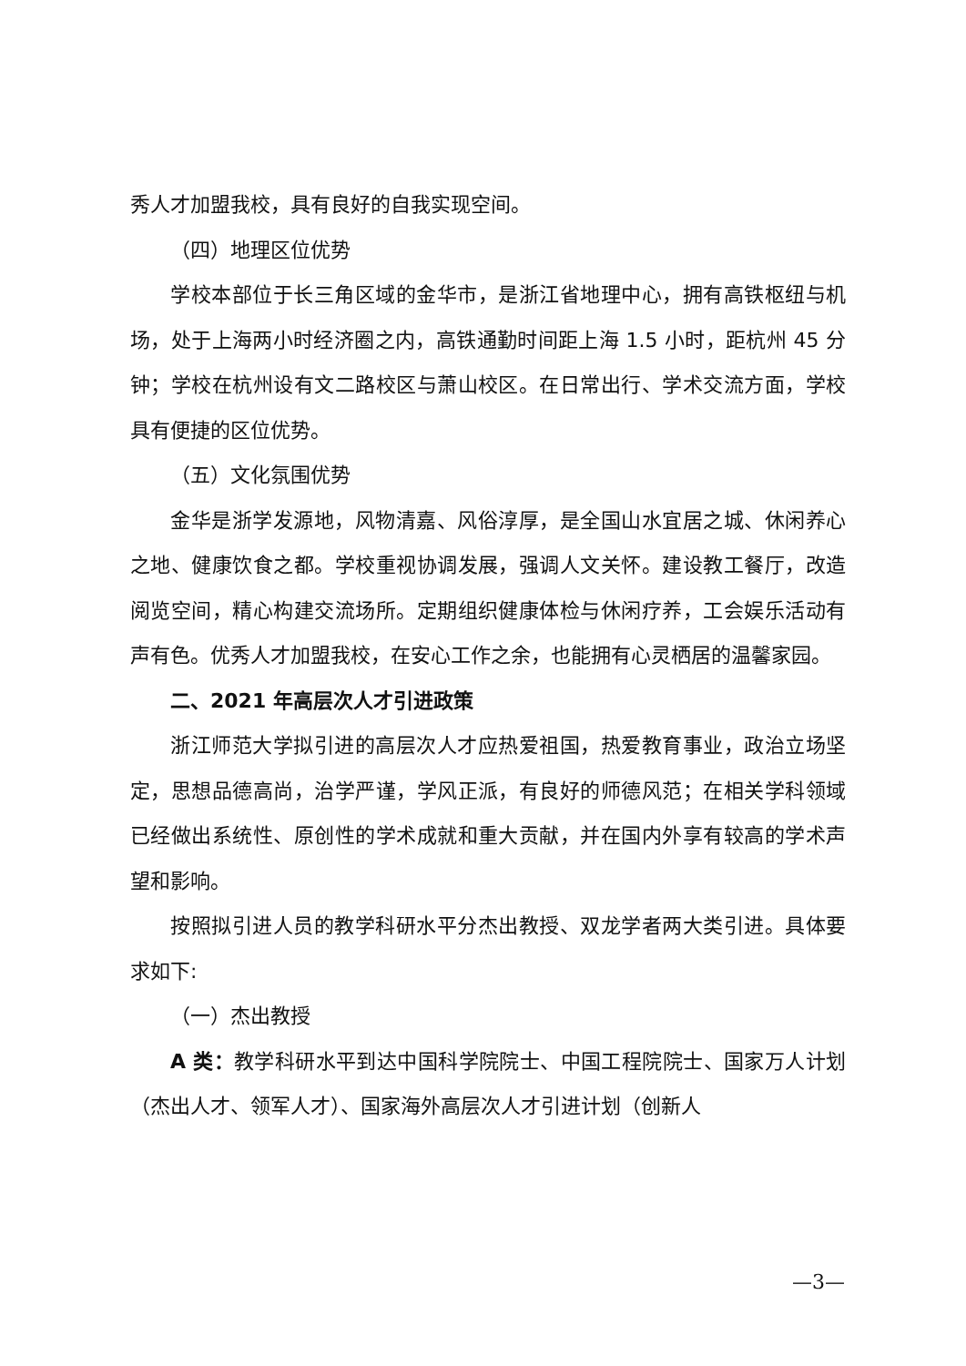秀人才加盟我校，具有良好的自我实现空间。
（四）地理区位优势
学校本部位于长三角区域的金华市，是浙江省地理中心，拥有高铁枢纽与机场，处于上海两小时经济圈之内，高铁通勤时间距上海 1.5 小时，距杭州 45 分钟；学校在杭州设有文二路校区与萧山校区。在日常出行、学术交流方面，学校具有便捷的区位优势。
（五）文化氛围优势
金华是浙学发源地，风物清嘉、风俗淳厚，是全国山水宜居之城、休闲养心之地、健康饮食之都。学校重视协调发展，强调人文关怀。建设教工餐厅，改造阅览空间，精心构建交流场所。定期组织健康体检与休闲疗养，工会娱乐活动有声有色。优秀人才加盟我校，在安心工作之余，也能拥有心灵栖居的温馨家园。
二、2021 年高层次人才引进政策
浙江师范大学拟引进的高层次人才应热爱祖国，热爱教育事业，政治立场坚定，思想品德高尚，治学严谨，学风正派，有良好的师德风范；在相关学科领域已经做出系统性、原创性的学术成就和重大贡献，并在国内外享有较高的学术声望和影响。
按照拟引进人员的教学科研水平分杰出教授、双龙学者两大类引进。具体要求如下:
（一）杰出教授
A 类：教学科研水平到达中国科学院院士、中国工程院院士、国家万人计划（杰出人才、领军人才）、国家海外高层次人才引进计划（创新人
—3—